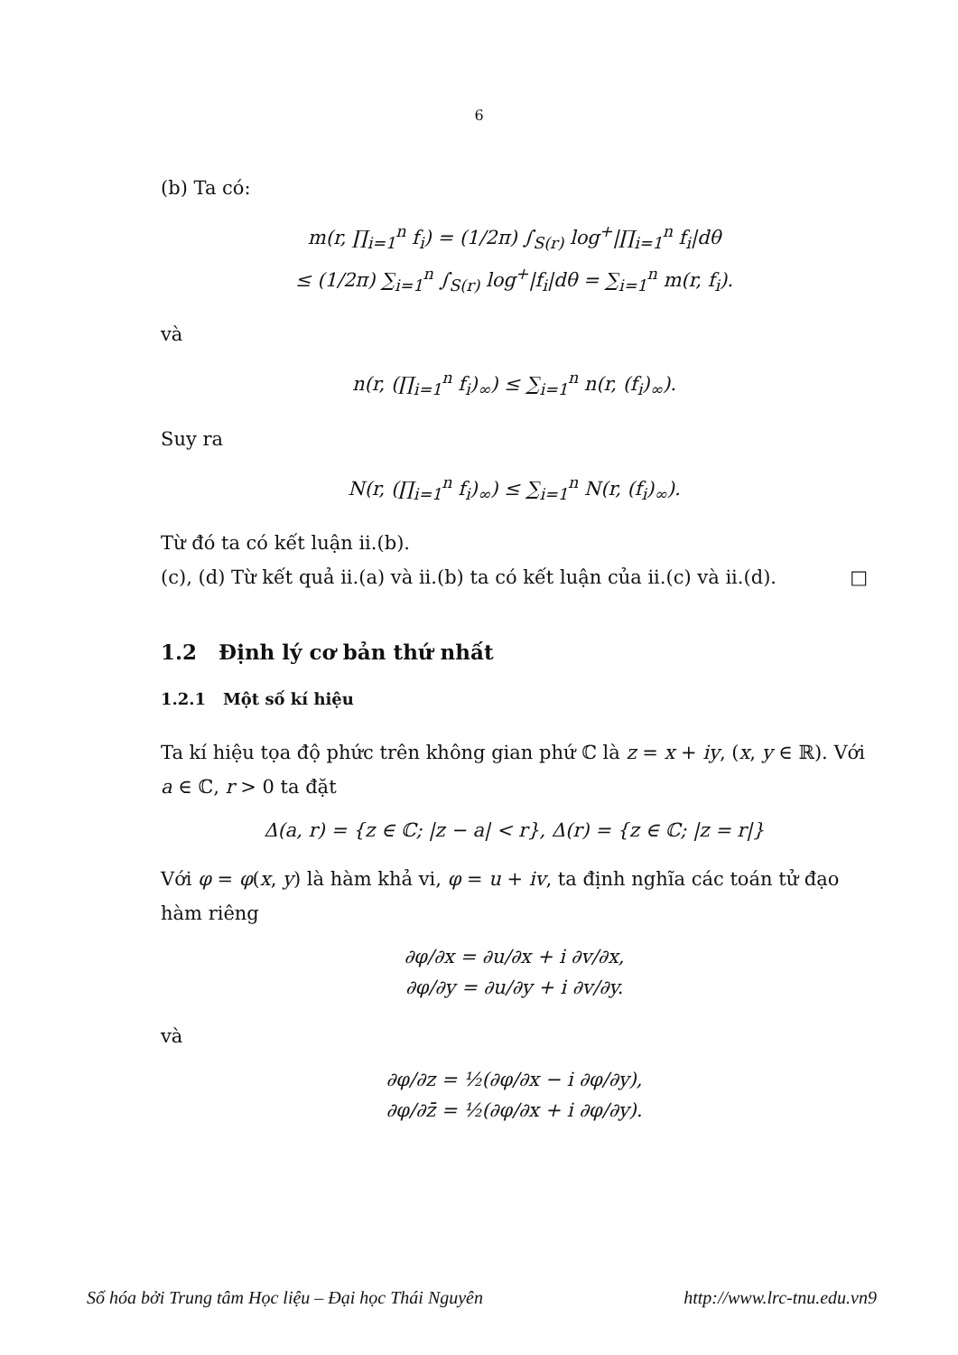6
(b) Ta có:
m(r, ∏<sub>i=1</sub><sup>n</sup> f<sub>i</sub>) = (1/2π) ∫<sub>S(r)</sub> log<sup>+</sup>|∏<sub>i=1</sub><sup>n</sup> f<sub>i</sub>|dθ
≤ (1/2π) ∑<sub>i=1</sub><sup>n</sup> ∫<sub>S(r)</sub> log<sup>+</sup>|f<sub>i</sub>|dθ = ∑<sub>i=1</sub><sup>n</sup> m(r, f<sub>i</sub>).
và
n(r, (∏<sub>i=1</sub><sup>n</sup> f<sub>i</sub>)<sub>∞</sub>) ≤ ∑<sub>i=1</sub><sup>n</sup> n(r, (f<sub>i</sub>)<sub>∞</sub>).
Suy ra
N(r, (∏<sub>i=1</sub><sup>n</sup> f<sub>i</sub>)<sub>∞</sub>) ≤ ∑<sub>i=1</sub><sup>n</sup> N(r, (f<sub>i</sub>)<sub>∞</sub>).
Từ đó ta có kết luận ii.(b).
(c), (d) Từ kết quả ii.(a) và ii.(b) ta có kết luận của ii.(c) và ii.(d). □
1.2 Định lý cơ bản thứ nhất
1.2.1 Một số kí hiệu
Ta kí hiệu tọa độ phức trên không gian phứ ℂ là z = x + iy, (x, y ∈ ℝ). Với a ∈ ℂ, r > 0 ta đặt
Δ(a, r) = {z ∈ ℂ; |z − a| < r}, Δ(r) = {z ∈ ℂ; |z = r|}
Với φ = φ(x, y) là hàm khả vi, φ = u + iv, ta định nghĩa các toán tử đạo hàm riêng
∂φ/∂x = ∂u/∂x + i ∂v/∂x,
∂φ/∂y = ∂u/∂y + i ∂v/∂y.
và
∂φ/∂z = ½(∂φ/∂x − i ∂φ/∂y),
∂φ/∂z̄ = ½(∂φ/∂x + i ∂φ/∂y).
Số hóa bởi Trung tâm Học liệu – Đại học Thái Nguyên http://www.lrc-tnu.edu.vn9